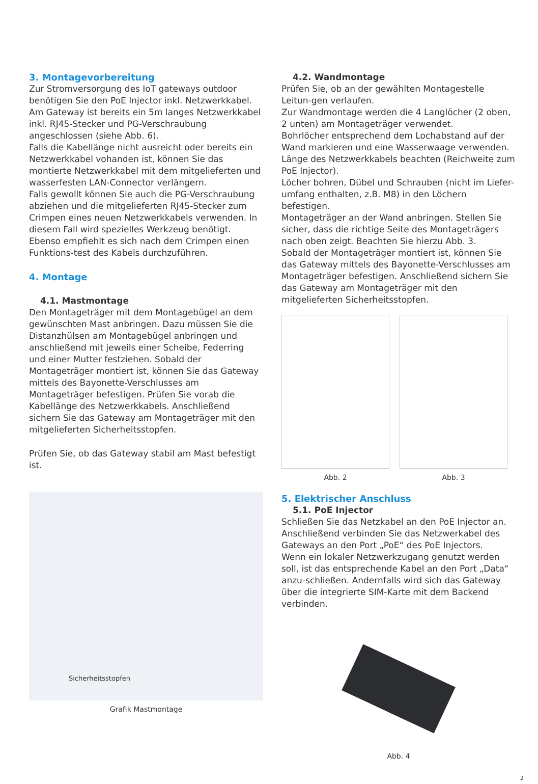3. Montagevorbereitung
Zur Stromversorgung des IoT gateways outdoor benötigen Sie den PoE Injector inkl. Netzwerkkabel. Am Gateway ist bereits ein 5m langes Netzwerkkabel inkl. RJ45-Stecker und PG-Verschraubung angeschlossen (siehe Abb. 6).
Falls die Kabellänge nicht ausreicht oder bereits ein Netzwerkkabel vohanden ist, können Sie das montierte Netzwerkkabel mit dem mitgelieferten und wasserfesten LAN-Connector verlängern.
Falls gewollt können Sie auch die PG-Verschraubung abziehen und die mitgelieferten RJ45-Stecker zum Crimpen eines neuen Netzwerkkabels verwenden. In diesem Fall wird spezielles Werkzeug benötigt. Ebenso empfiehlt es sich nach dem Crimpen einen Funktions-test des Kabels durchzuführen.
4. Montage
4.1. Mastmontage
Den Montageträger mit dem Montagebügel an dem gewünschten Mast anbringen. Dazu müssen Sie die Distanzhülsen am Montagebügel anbringen und anschließend mit jeweils einer Scheibe, Federring und einer Mutter festziehen. Sobald der Montageträger montiert ist, können Sie das Gateway mittels des Bayonette-Verschlusses am Montageträger befestigen. Prüfen Sie vorab die Kabellänge des Netzwerkkabels. Anschließend sichern Sie das Gateway am Montageträger mit den mitgelieferten Sicherheitsstopfen.
Prüfen Sie, ob das Gateway stabil am Mast befestigt ist.
Sicherheitsstopfen
Grafik Mastmontage
4.2. Wandmontage
Prüfen Sie, ob an der gewählten Montagestelle Leitun-gen verlaufen.
Zur Wandmontage werden die 4 Langlöcher (2 oben, 2 unten) am Montageträger verwendet.
Bohrlöcher entsprechend dem Lochabstand auf der Wand markieren und eine Wasserwaage verwenden.
Länge des Netzwerkkabels beachten (Reichweite zum PoE Injector).
Löcher bohren, Dübel und Schrauben (nicht im Liefer-umfang enthalten, z.B. M8) in den Löchern befestigen.
Montageträger an der Wand anbringen. Stellen Sie sicher, dass die richtige Seite des Montageträgers nach oben zeigt. Beachten Sie hierzu Abb. 3.
Sobald der Montageträger montiert ist, können Sie das Gateway mittels des Bayonette-Verschlusses am Montageträger befestigen. Anschließend sichern Sie das Gateway am Montageträger mit den mitgelieferten Sicherheitsstopfen.
Abb. 2 Abb. 3
5. Elektrischer Anschluss
5.1. PoE Injector
Schließen Sie das Netzkabel an den PoE Injector an. Anschließend verbinden Sie das Netzwerkabel des Gateways an den Port „PoE“ des PoE Injectors.
Wenn ein lokaler Netzwerkzugang genutzt werden soll, ist das entsprechende Kabel an den Port „Data“ anzu-schließen. Andernfalls wird sich das Gateway über die integrierte SIM-Karte mit dem Backend verbinden.
Abb. 4
2